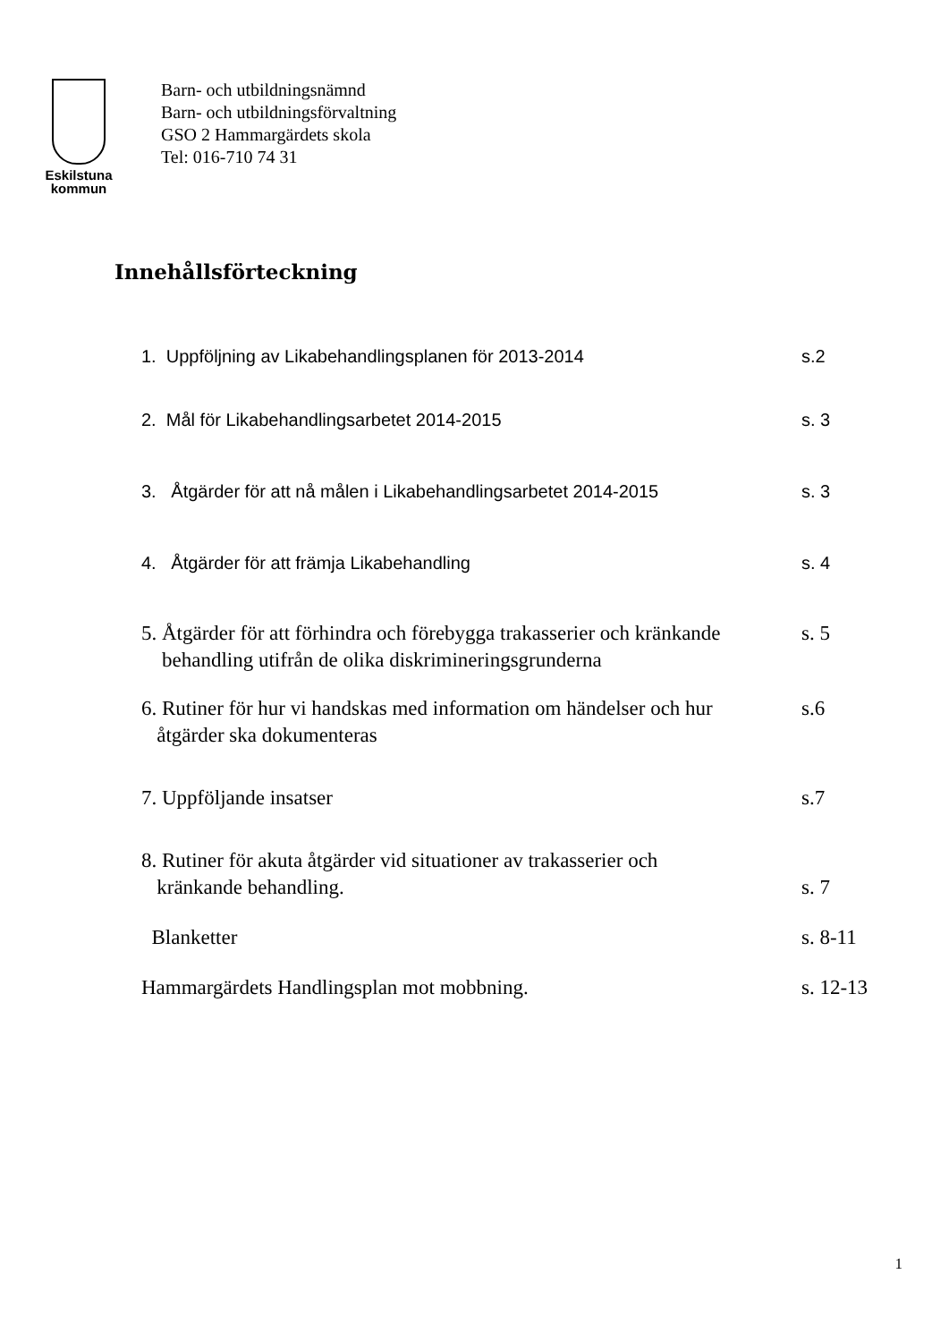Eskilstuna
kommun
Barn- och utbildningsnämnd
Barn- och utbildningsförvaltning
GSO 2 Hammargärdets skola
Tel: 016-710 74 31
Innehållsförteckning
1. Uppföljning av Likabehandlingsplanen för 2013-2014 s.2
2. Mål för Likabehandlingsarbetet 2014-2015 s. 3
3. Åtgärder för att nå målen i Likabehandlingsarbetet 2014-2015 s. 3
4. Åtgärder för att främja Likabehandling s. 4
5. Åtgärder för att förhindra och förebygga trakasserier och kränkande
behandling utifrån de olika diskrimineringsgrunderna s. 5
6. Rutiner för hur vi handskas med information om händelser och hur
åtgärder ska dokumenteras s.6
7. Uppföljande insatser s.7
8. Rutiner för akuta åtgärder vid situationer av trakasserier och
kränkande behandling.
s. 7
Blanketter s. 8-11
Hammargärdets Handlingsplan mot mobbning. s. 12-13
1